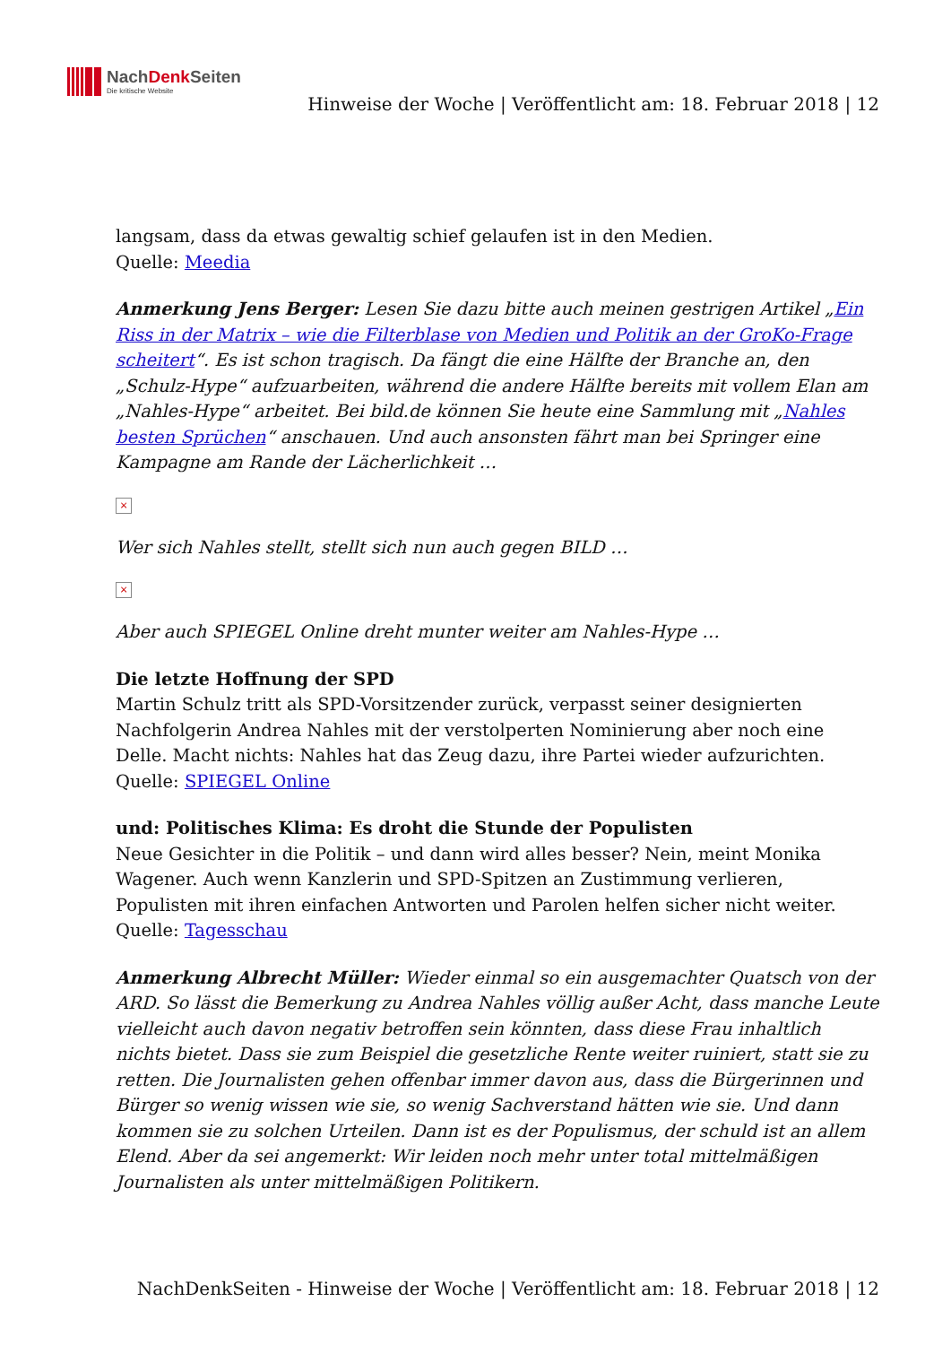NachDenk Seiten
Die kritische Website
Hinweise der Woche | Veröffentlicht am: 18. Februar 2018 | 12
langsam, dass da etwas gewaltig schief gelaufen ist in den Medien.
Quelle: Meedia
Anmerkung Jens Berger: Lesen Sie dazu bitte auch meinen gestrigen Artikel „Ein Riss in der Matrix – wie die Filterblase von Medien und Politik an der GroKo-Frage scheitert“. Es ist schon tragisch. Da fängt die eine Hälfte der Branche an, den „Schulz-Hype“ aufzuarbeiten, während die andere Hälfte bereits mit vollem Elan am „Nahles-Hype“ arbeitet. Bei bild.de können Sie heute eine Sammlung mit „Nahles besten Sprüchen“ anschauen. Und auch ansonsten fährt man bei Springer eine Kampagne am Rande der Lächerlichkeit …
×
Wer sich Nahles stellt, stellt sich nun auch gegen BILD …
×
Aber auch SPIEGEL Online dreht munter weiter am Nahles-Hype …
Die letzte Hoffnung der SPD
Martin Schulz tritt als SPD-Vorsitzender zurück, verpasst seiner designierten Nachfolgerin Andrea Nahles mit der verstolperten Nominierung aber noch eine Delle. Macht nichts: Nahles hat das Zeug dazu, ihre Partei wieder aufzurichten.
Quelle: SPIEGEL Online
und: Politisches Klima: Es droht die Stunde der Populisten
Neue Gesichter in die Politik – und dann wird alles besser? Nein, meint Monika Wagener. Auch wenn Kanzlerin und SPD-Spitzen an Zustimmung verlieren, Populisten mit ihren einfachen Antworten und Parolen helfen sicher nicht weiter.
Quelle: Tagesschau
Anmerkung Albrecht Müller: Wieder einmal so ein ausgemachter Quatsch von der ARD. So lässt die Bemerkung zu Andrea Nahles völlig außer Acht, dass manche Leute vielleicht auch davon negativ betroffen sein könnten, dass diese Frau inhaltlich nichts bietet. Dass sie zum Beispiel die gesetzliche Rente weiter ruiniert, statt sie zu retten. Die Journalisten gehen offenbar immer davon aus, dass die Bürgerinnen und Bürger so wenig wissen wie sie, so wenig Sachverstand hätten wie sie. Und dann kommen sie zu solchen Urteilen. Dann ist es der Populismus, der schuld ist an allem Elend. Aber da sei angemerkt: Wir leiden noch mehr unter total mittelmäßigen Journalisten als unter mittelmäßigen Politikern.
NachDenkSeiten - Hinweise der Woche | Veröffentlicht am: 18. Februar 2018 | 12